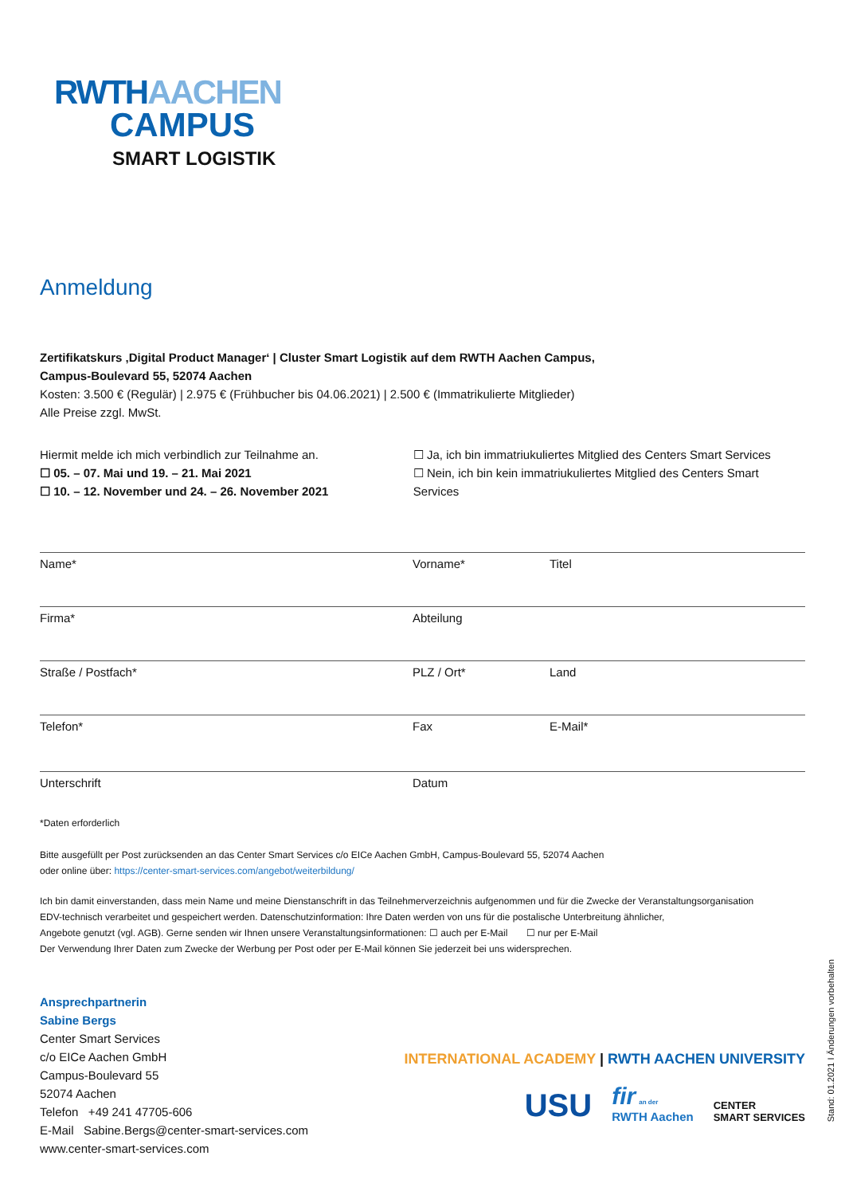RWTHAACHEN
CAMPUS
SMART LOGISTIK
Anmeldung
Zertifikatskurs ‚Digital Product Manager‘ | Cluster Smart Logistik auf dem RWTH Aachen Campus,
Campus-Boulevard 55, 52074 Aachen
Kosten: 3.500 € (Regulär) | 2.975 € (Frühbucher bis 04.06.2021) | 2.500 € (Immatrikulierte Mitglieder)
Alle Preise zzgl. MwSt.
Hiermit melde ich mich verbindlich zur Teilnahme an.
☐ 05. – 07. Mai und 19. – 21. Mai 2021
☐ 10. – 12. November und 24. – 26. November 2021
☐ Ja, ich bin immatriukuliertes Mitglied des Centers Smart Services
☐ Nein, ich bin kein immatriukuliertes Mitglied des Centers Smart Services
Name* Vorname* Titel
Firma* Abteilung
Straße / Postfach* PLZ / Ort* Land
Telefon* Fax E-Mail*
Unterschrift Datum
*Daten erforderlich
Bitte ausgefüllt per Post zurücksenden an das Center Smart Services c/o EICe Aachen GmbH, Campus-Boulevard 55, 52074 Aachen
oder online über: https://center-smart-services.com/angebot/weiterbildung/
Ich bin damit einverstanden, dass mein Name und meine Dienstanschrift in das Teilnehmerverzeichnis aufgenommen und für die Zwecke der Veranstaltungsorganisation
EDV-technisch verarbeitet und gespeichert werden. Datenschutzinformation: Ihre Daten werden von uns für die postalische Unterbreitung ähnlicher,
Angebote genutzt (vgl. AGB). Gerne senden wir Ihnen unsere Veranstaltungsinformationen: ☐ auch per E-Mail ☐ nur per E-Mail
Der Verwendung Ihrer Daten zum Zwecke der Werbung per Post oder per E-Mail können Sie jederzeit bei uns widersprechen.
Ansprechpartnerin
Sabine Bergs
Center Smart Services
c/o EICe Aachen GmbH
Campus-Boulevard 55
52074 Aachen
Telefon +49 241 47705-606
E-Mail Sabine.Bergs@center-smart-services.com
www.center-smart-services.com
USU
fir an der
RWTH Aachen
CENTER
SMART SERVICES
INTERNATIONAL ACADEMY | RWTH AACHEN UNIVERSITY
Stand: 01.2021 I Änderungen vorbehalten